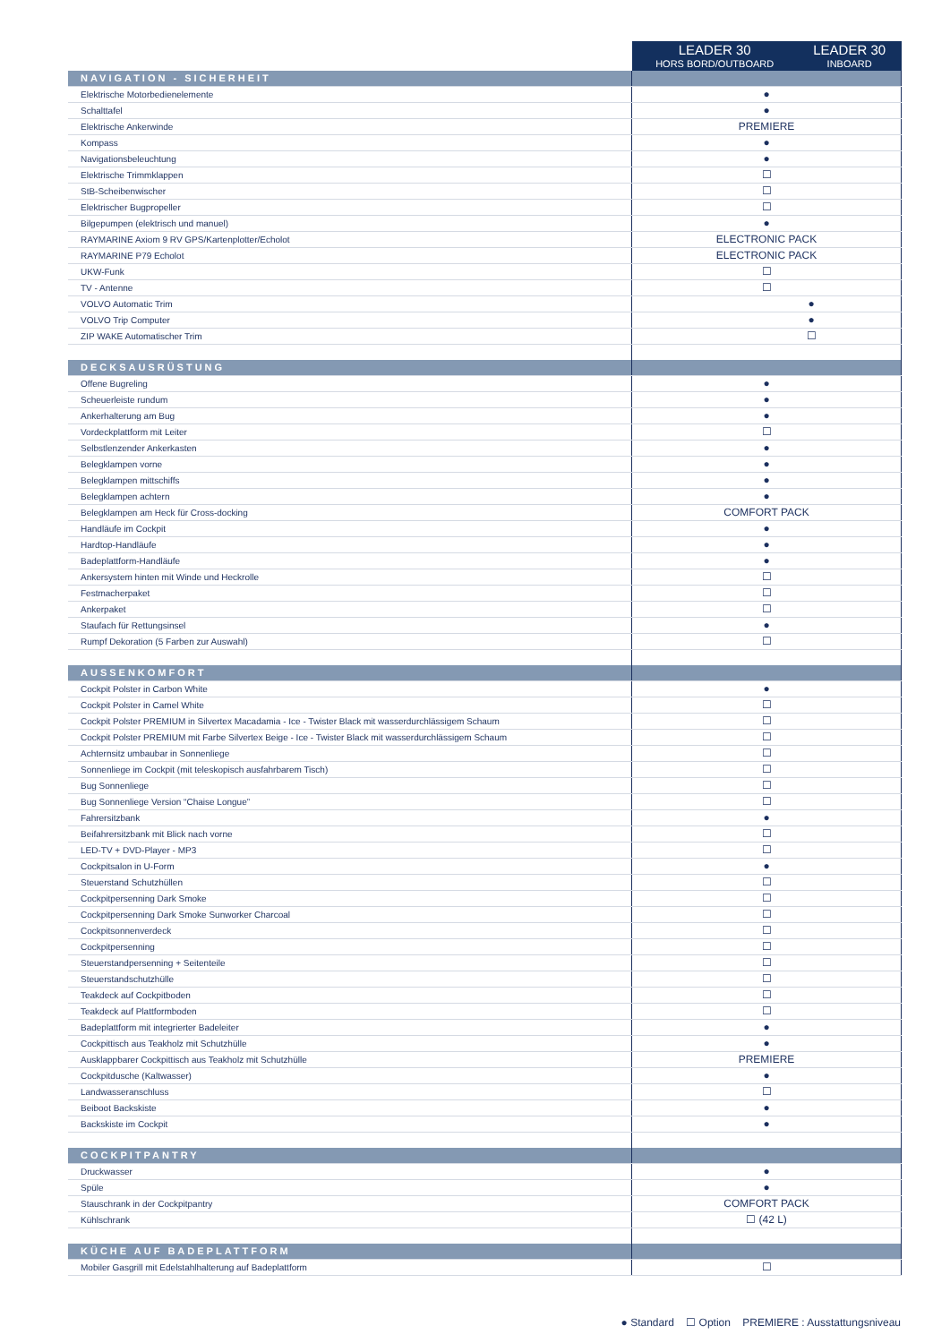| | / LEADER 30 HORS BORD/OUTBOARD / LEADER 30 INBOARD / / --- / --- / |
| NAVIGATION - SICHERHEIT | |
| Elektrische Motorbedienelemente | ● |
| Schalttafel | ● |
| Elektrische Ankerwinde | PREMIERE |
| Kompass | ● |
| Navigationsbeleuchtung | ● |
| Elektrische Trimmklappen | ☐ |
| StB-Scheibenwischer | ☐ |
| Elektrischer Bugpropeller | ☐ |
| Bilgepumpen (elektrisch und manuel) | ● |
| RAYMARINE Axiom 9 RV GPS/Kartenplotter/Echolot | ELECTRONIC PACK |
| RAYMARINE P79 Echolot | ELECTRONIC PACK |
| UKW-Funk | ☐ |
| TV - Antenne | ☐ |
| VOLVO Automatic Trim | ● |
| VOLVO Trip Computer | ● |
| ZIP WAKE Automatischer Trim | ☐ |
| DECKSAUSRÜSTUNG | |
| Offene Bugreling | ● |
| Scheuerleiste rundum | ● |
| Ankerhalterung am Bug | ● |
| Vordeckplattform mit Leiter | ☐ |
| Selbstlenzender Ankerkasten | ● |
| Belegklampen vorne | ● |
| Belegklampen mittschiffs | ● |
| Belegklampen achtern | ● |
| Belegklampen am Heck für Cross-docking | COMFORT PACK |
| Handläufe im Cockpit | ● |
| Hardtop-Handläufe | ● |
| Badeplattform-Handläufe | ● |
| Ankersystem hinten mit Winde und Heckrolle | ☐ |
| Festmacherpaket | ☐ |
| Ankerpaket | ☐ |
| Staufach für Rettungsinsel | ● |
| Rumpf Dekoration (5 Farben zur Auswahl) | ☐ |
| AUSSENKOMFORT | |
| Cockpit Polster in Carbon White | ● |
| Cockpit Polster in Camel White | ☐ |
| Cockpit Polster PREMIUM in Silvertex Macadamia - Ice - Twister Black mit wasserdurchlässigem Schaum | ☐ |
| Cockpit Polster PREMIUM mit Farbe Silvertex Beige - Ice - Twister Black mit wasserdurchlässigem Schaum | ☐ |
| Achternsitz umbaubar in Sonnenliege | ☐ |
| Sonnenliege im Cockpit (mit teleskopisch ausfahrbarem Tisch) | ☐ |
| Bug Sonnenliege | ☐ |
| Bug Sonnenliege Version “Chaise Longue” | ☐ |
| Fahrersitzbank | ● |
| Beifahrersitzbank mit Blick nach vorne | ☐ |
| LED-TV + DVD-Player - MP3 | ☐ |
| Cockpitsalon in U-Form | ● |
| Steuerstand Schutzhüllen | ☐ |
| Cockpitpersenning Dark Smoke | ☐ |
| Cockpitpersenning Dark Smoke Sunworker Charcoal | ☐ |
| Cockpitsonnenverdeck | ☐ |
| Cockpitpersenning | ☐ |
| Steuerstandpersenning + Seitenteile | ☐ |
| Steuerstandschutzhülle | ☐ |
| Teakdeck auf Cockpitboden | ☐ |
| Teakdeck auf Plattformboden | ☐ |
| Badeplattform mit integrierter Badeleiter | ● |
| Cockpittisch aus Teakholz mit Schutzhülle | ● |
| Ausklappbarer Cockpittisch aus Teakholz mit Schutzhülle | PREMIERE |
| Cockpitdusche (Kaltwasser) | ● |
| Landwasseranschluss | ☐ |
| Beiboot Backskiste | ● |
| Backskiste im Cockpit | ● |
| COCKPITPANTRY | |
| Druckwasser | ● |
| Spüle | ● |
| Stauschrank in der Cockpitpantry | COMFORT PACK |
| Kühlschrank | ☐ (42 L) |
| KÜCHE AUF BADEPLATTFORM | |
| Mobiler Gasgrill mit Edelstahlhalterung auf Badeplattform | ☐ |
● Standard ☐ Option PREMIERE : Ausstattungsniveau